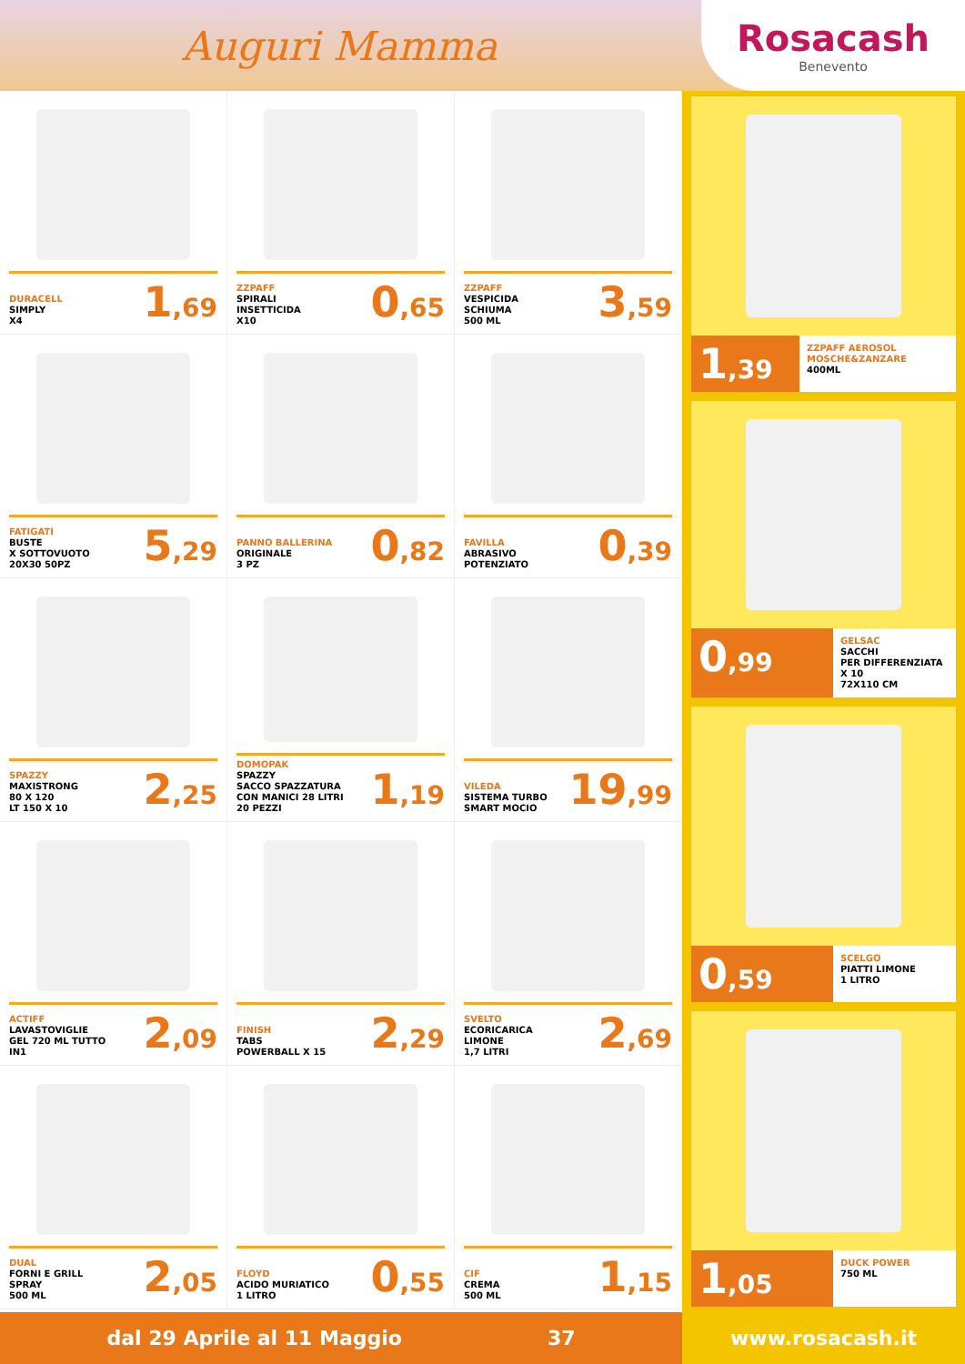Auguri Mamma
Rosacash
Benevento
DURACELL
SIMPLY
X4
1,69
ZZPAFF
SPIRALI
INSETTICIDA
X10
0,65
ZZPAFF
VESPICIDA
SCHIUMA
500 ML
3,59
FATIGATI
BUSTE
X SOTTOVUOTO
20X30 50PZ
5,29
PANNO BALLERINA
ORIGINALE
3 PZ
0,82
FAVILLA
ABRASIVO
POTENZIATO
0,39
SPAZZY
MAXISTRONG
80 X 120
LT 150 X 10
2,25
DOMOPAK
SPAZZY
SACCO SPAZZATURA
CON MANICI 28 LITRI
20 PEZZI
1,19
VILEDA
SISTEMA TURBO
SMART MOCIO
19,99
ACTIFF
LAVASTOVIGLIE
GEL 720 ML TUTTO
IN1
2,09
FINISH
TABS
POWERBALL X 15
2,29
SVELTO
ECORICARICA
LIMONE
1,7 LITRI
2,69
DUAL
FORNI E GRILL
SPRAY
500 ML
2,05
FLOYD
ACIDO MURIATICO
1 LITRO
0,55
CIF
CREMA
500 ML
1,15
1,39
ZZPAFF AEROSOL MOSCHE&ZANZARE
400ML
0,99
GELSAC
SACCHI
PER DIFFERENZIATA
X 10
72X110 CM
0,59
SCELGO
PIATTI LIMONE
1 LITRO
1,05
DUCK POWER
750 ML
dal 29 Aprile al 11 Maggio 37 www.rosacash.it